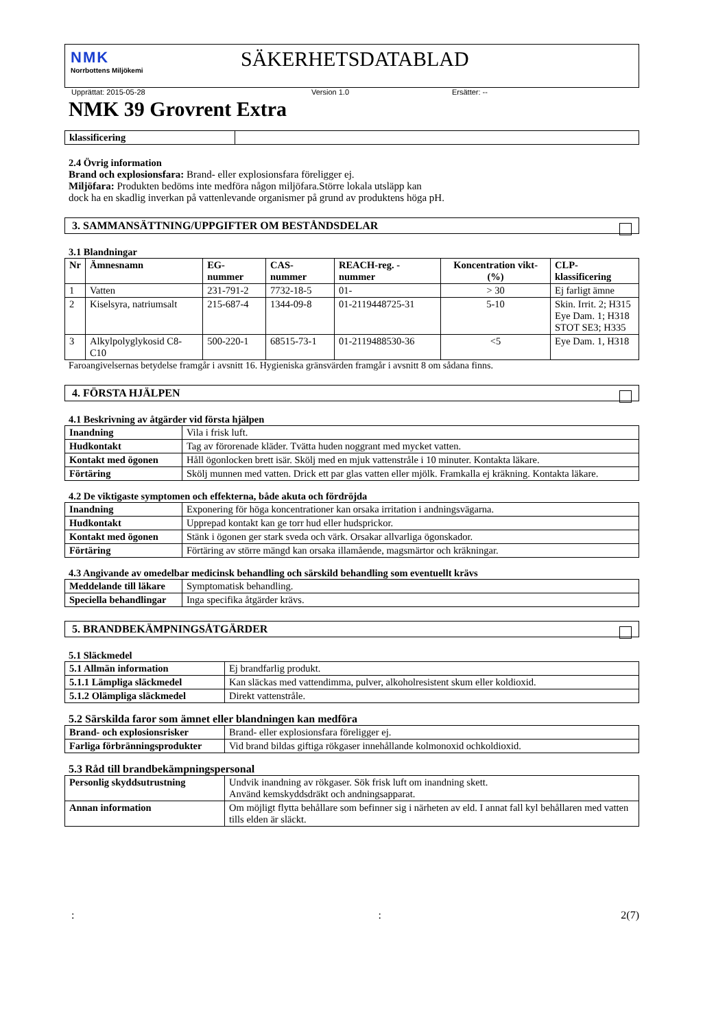NMK
Norrbottens Miljökemi
SÄKERHETSDATABLAD
Upprättat: 2015-05-28 Version 1.0 Ersätter: --
NMK 39 Grovrent Extra
| klassificering | |
2.4 Övrig information
Brand och explosionsfara: Brand- eller explosionsfara föreligger ej.
Miljöfara: Produkten bedöms inte medföra någon miljöfara.Större lokala utsläpp kan
dock ha en skadlig inverkan på vattenlevande organismer på grund av produktens höga pH.
3. SAMMANSÄTTNING/UPPGIFTER OM BESTÅNDSDELAR
3.1 Blandningar
| Nr | Ämnesnamn | EG-nummer | CAS-nummer | REACH-reg. -nummer | Koncentration vikt-(%) | CLP-klassificering |
| --- | --- | --- | --- | --- | --- | --- |
| 1 | Vatten | 231-791-2 | 7732-18-5 | 01- | > 30 | Ej farligt ämne |
| 2 | Kiselsyra, natriumsalt | 215-687-4 | 1344-09-8 | 01-2119448725-31 | 5-10 | Skin. Irrit. 2; H315 Eye Dam. 1; H318 STOT SE3; H335 |
| 3 | Alkylpolyglykosid C8-C10 | 500-220-1 | 68515-73-1 | 01-2119488530-36 | <5 | Eye Dam. 1, H318 |
Faroangivelsernas betydelse framgår i avsnitt 16. Hygieniska gränsvärden framgår i avsnitt 8 om sådana finns.
4. FÖRSTA HJÄLPEN
4.1 Beskrivning av åtgärder vid första hjälpen
| Inandning | Vila i frisk luft. |
| Hudkontakt | Tag av förorenade kläder. Tvätta huden noggrant med mycket vatten. |
| Kontakt med ögonen | Håll ögonlocken brett isär. Skölj med en mjuk vattenstråle i 10 minuter. Kontakta läkare. |
| Förtäring | Skölj munnen med vatten. Drick ett par glas vatten eller mjölk. Framkalla ej kräkning. Kontakta läkare. |
4.2 De viktigaste symptomen och effekterna, både akuta och fördröjda
| Inandning | Exponering för höga koncentrationer kan orsaka irritation i andningsvägarna. |
| Hudkontakt | Upprepad kontakt kan ge torr hud eller hudsprickor. |
| Kontakt med ögonen | Stänk i ögonen ger stark sveda och värk. Orsakar allvarliga ögonskador. |
| Förtäring | Förtäring av större mängd kan orsaka illamående, magsmärtor och kräkningar. |
4.3 Angivande av omedelbar medicinsk behandling och särskild behandling som eventuellt krävs
| Meddelande till läkare | Symptomatisk behandling. |
| Speciella behandlingar | Inga specifika åtgärder krävs. |
5. BRANDBEKÄMPNINGSÅTGÄRDER
5.1 Släckmedel
| 5.1 Allmän information | Ej brandfarlig produkt. |
| 5.1.1 Lämpliga släckmedel | Kan släckas med vattendimma, pulver, alkoholresistent skum eller koldioxid. |
| 5.1.2 Olämpliga släckmedel | Direkt vattenstråle. |
5.2 Särskilda faror som ämnet eller blandningen kan medföra
| Brand- och explosionsrisker | Brand- eller explosionsfara föreligger ej. |
| Farliga förbränningsprodukter | Vid brand bildas giftiga rökgaser innehållande kolmonoxid ochkoldioxid. |
5.3 Råd till brandbekämpningspersonal
| Personlig skyddsutrustning | Undvik inandning av rökgaser. Sök frisk luft om inandning skett. Använd kemskyddsdräkt och andningsapparat. |
| Annan information | Om möjligt flytta behållare som befinner sig i närheten av eld. I annat fall kyl behållaren med vatten tills elden är släckt. |
:: 2(7)